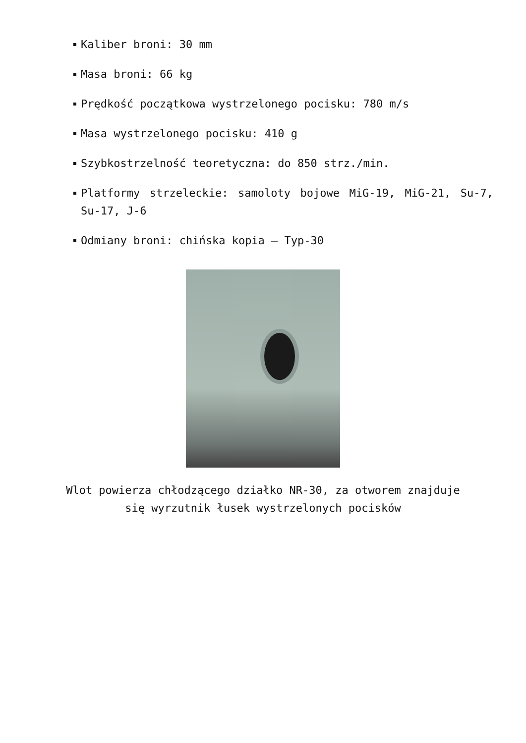Kaliber broni: 30 mm
Masa broni: 66 kg
Prędkość początkowa wystrzelonego pocisku: 780 m/s
Masa wystrzelonego pocisku: 410 g
Szybkostrzelność teoretyczna: do 850 strz./min.
Platformy strzeleckie: samoloty bojowe MiG-19, MiG-21, Su-7, Su-17, J-6
Odmiany broni: chińska kopia – Typ-30
Wlot powierza chłodzącego działko NR-30, za otworem znajduje
się wyrzutnik łusek wystrzelonych pocisków